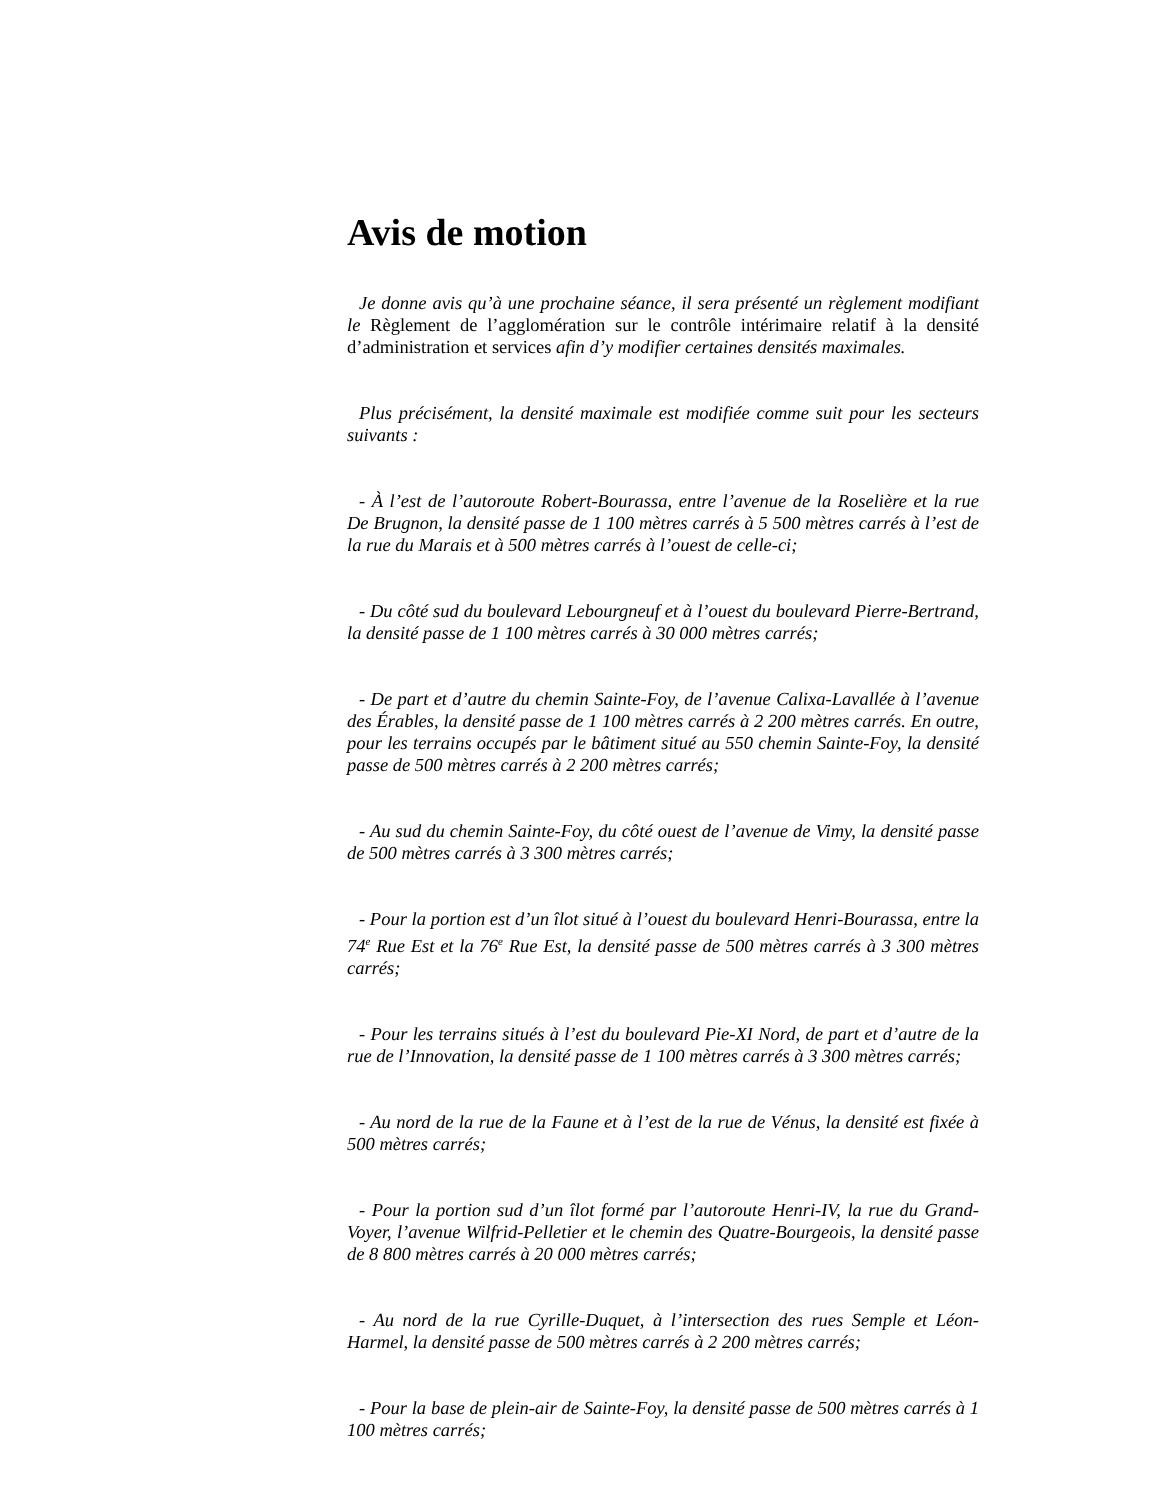Avis de motion
Je donne avis qu’à une prochaine séance, il sera présenté un règlement modifiant le Règlement de l’agglomération sur le contrôle intérimaire relatif à la densité d’administration et services afin d’y modifier certaines densités maximales.
Plus précisément, la densité maximale est modifiée comme suit pour les secteurs suivants :
- À l’est de l’autoroute Robert-Bourassa, entre l’avenue de la Roselière et la rue De Brugnon, la densité passe de 1 100 mètres carrés à 5 500 mètres carrés à l’est de la rue du Marais et à 500 mètres carrés à l’ouest de celle-ci;
- Du côté sud du boulevard Lebourgneuf et à l’ouest du boulevard Pierre-Bertrand, la densité passe de 1 100 mètres carrés à 30 000 mètres carrés;
- De part et d’autre du chemin Sainte-Foy, de l’avenue Calixa-Lavallée à l’avenue des Érables, la densité passe de 1 100 mètres carrés à 2 200 mètres carrés. En outre, pour les terrains occupés par le bâtiment situé au 550 chemin Sainte-Foy, la densité passe de 500 mètres carrés à 2 200 mètres carrés;
- Au sud du chemin Sainte-Foy, du côté ouest de l’avenue de Vimy, la densité passe de 500 mètres carrés à 3 300 mètres carrés;
- Pour la portion est d’un îlot situé à l’ouest du boulevard Henri-Bourassa, entre la 74<sup>e</sup> Rue Est et la 76<sup>e</sup> Rue Est, la densité passe de 500 mètres carrés à 3 300 mètres carrés;
- Pour les terrains situés à l’est du boulevard Pie-XI Nord, de part et d’autre de la rue de l’Innovation, la densité passe de 1 100 mètres carrés à 3 300 mètres carrés;
- Au nord de la rue de la Faune et à l’est de la rue de Vénus, la densité est fixée à 500 mètres carrés;
- Pour la portion sud d’un îlot formé par l’autoroute Henri-IV, la rue du Grand-Voyer, l’avenue Wilfrid-Pelletier et le chemin des Quatre-Bourgeois, la densité passe de 8 800 mètres carrés à 20 000 mètres carrés;
- Au nord de la rue Cyrille-Duquet, à l’intersection des rues Semple et Léon-Harmel, la densité passe de 500 mètres carrés à 2 200 mètres carrés;
- Pour la base de plein-air de Sainte-Foy, la densité passe de 500 mètres carrés à 1 100 mètres carrés;